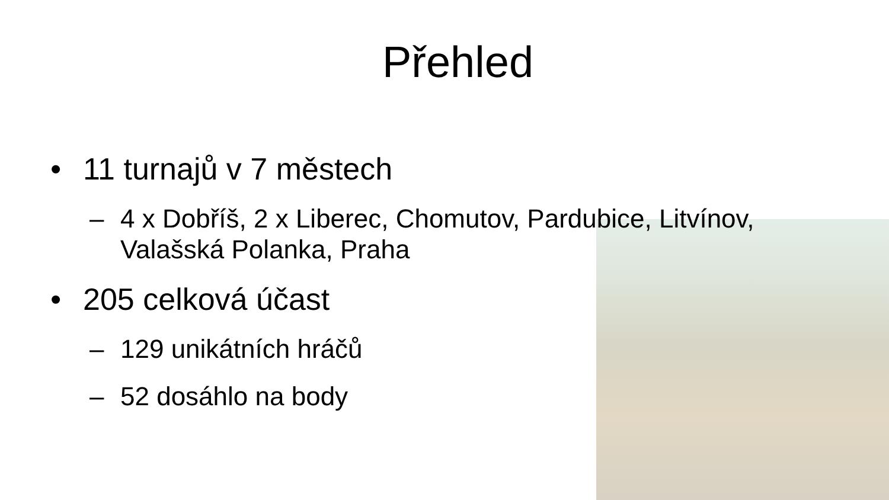Přehled
• 11 turnajů v 7 městech
– 4 x Dobříš, 2 x Liberec, Chomutov, Pardubice, Litvínov, Valašská Polanka, Praha
• 205 celková účast
– 129 unikátních hráčů
– 52 dosáhlo na body